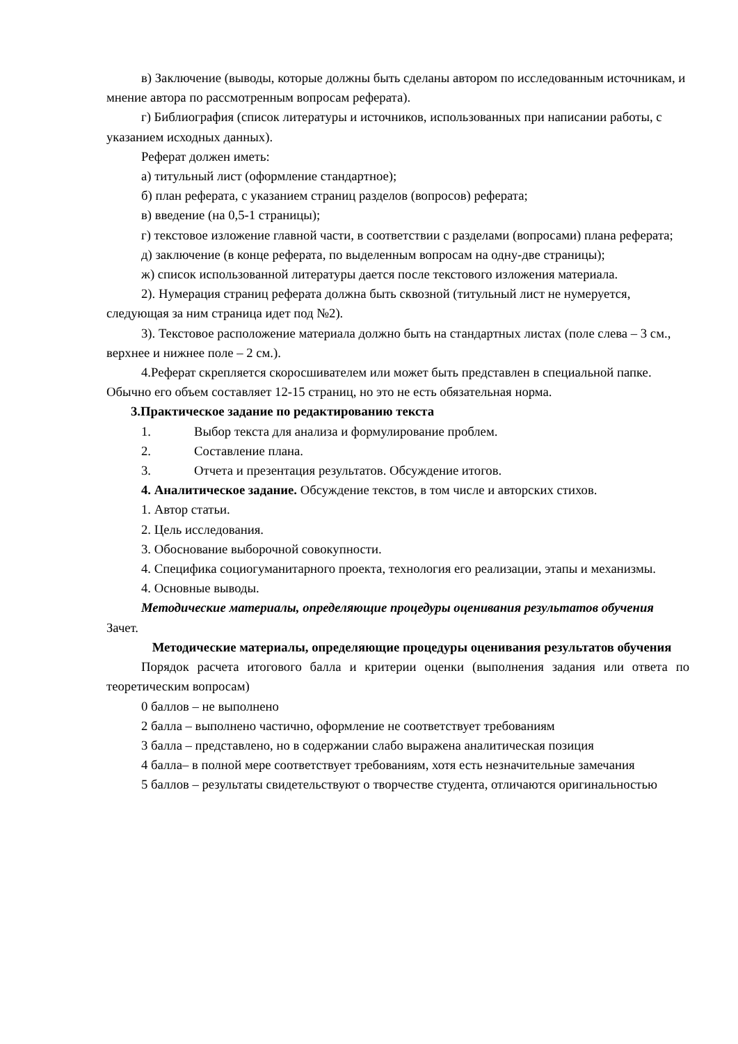в) Заключение (выводы, которые должны быть сделаны автором по исследованным источникам, и мнение автора по рассмотренным вопросам реферата).
г) Библиография (список литературы и источников, использованных при написании работы, с указанием исходных данных).
Реферат должен иметь:
а) титульный лист (оформление стандартное);
б) план реферата, с указанием страниц разделов (вопросов) реферата;
в) введение (на 0,5-1 страницы);
г) текстовое изложение главной части, в соответствии с разделами (вопросами) плана реферата;
д) заключение (в конце реферата, по выделенным вопросам на одну-две страницы);
ж) список использованной литературы дается после текстового изложения материала.
2). Нумерация страниц реферата должна быть сквозной (титульный лист не нумеруется, следующая за ним страница идет под №2).
3). Текстовое расположение материала должно быть на стандартных листах (поле слева – 3 см., верхнее и нижнее поле – 2 см.).
4.Реферат скрепляется скоросшивателем или может быть представлен в специальной папке. Обычно его объем составляет 12-15 страниц, но это не есть обязательная норма.
3.Практическое задание по редактированию текста
1. Выбор текста для анализа и формулирование проблем.
2. Составление плана.
3. Отчета и презентация результатов. Обсуждение итогов.
4. Аналитическое задание. Обсуждение текстов, в том числе и авторских стихов.
1. Автор статьи.
2. Цель исследования.
3. Обоснование выборочной совокупности.
4. Специфика социогуманитарного проекта, технология его реализации, этапы и механизмы.
4. Основные выводы.
Методические материалы, определяющие процедуры оценивания результатов обучения
Зачет.
Методические материалы, определяющие процедуры оценивания результатов обучения
Порядок расчета итогового балла и критерии оценки (выполнения задания или ответа по теоретическим вопросам)
0 баллов – не выполнено
2 балла – выполнено частично, оформление не соответствует требованиям
3 балла – представлено, но в содержании слабо выражена аналитическая позиция
4 балла– в полной мере соответствует требованиям, хотя есть незначительные замечания
5 баллов – результаты свидетельствуют о творчестве студента, отличаются оригинальностью